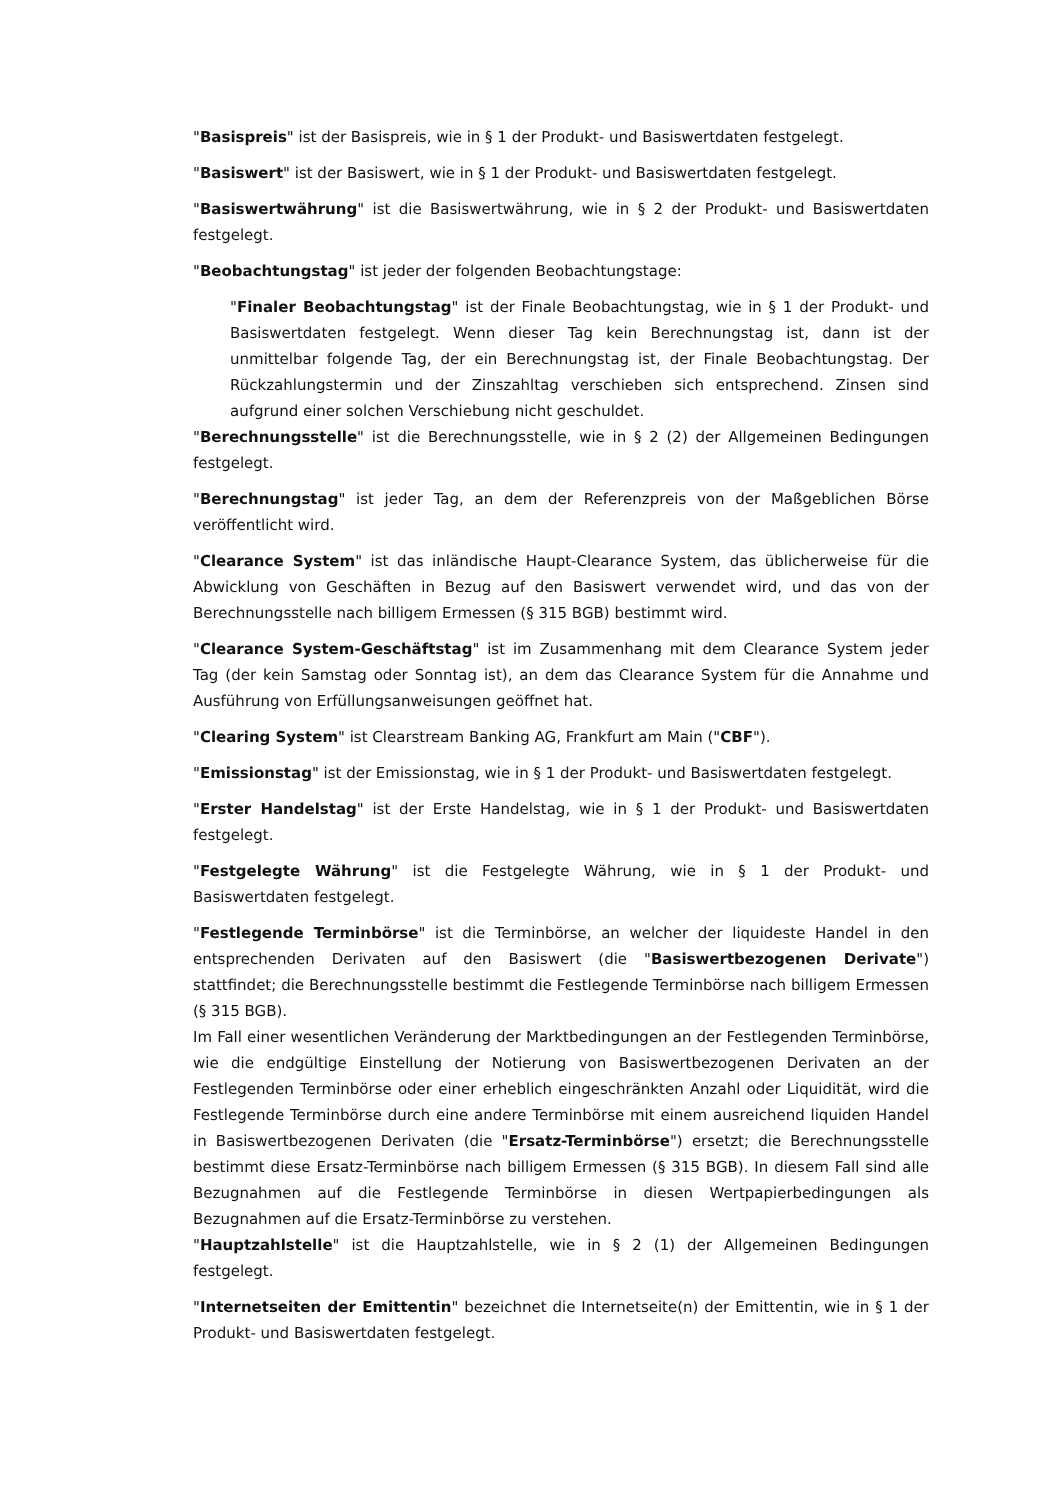"Basispreis" ist der Basispreis, wie in § 1 der Produkt- und Basiswertdaten festgelegt.
"Basiswert" ist der Basiswert, wie in § 1 der Produkt- und Basiswertdaten festgelegt.
"Basiswertwährung" ist die Basiswertwährung, wie in § 2 der Produkt- und Basiswertdaten festgelegt.
"Beobachtungstag" ist jeder der folgenden Beobachtungstage:
"Finaler Beobachtungstag" ist der Finale Beobachtungstag, wie in § 1 der Produkt- und Basiswertdaten festgelegt. Wenn dieser Tag kein Berechnungstag ist, dann ist der unmittelbar folgende Tag, der ein Berechnungstag ist, der Finale Beobachtungstag. Der Rückzahlungstermin und der Zinszahltag verschieben sich entsprechend. Zinsen sind aufgrund einer solchen Verschiebung nicht geschuldet.
"Berechnungsstelle" ist die Berechnungsstelle, wie in § 2 (2) der Allgemeinen Bedingungen festgelegt.
"Berechnungstag" ist jeder Tag, an dem der Referenzpreis von der Maßgeblichen Börse veröffentlicht wird.
"Clearance System" ist das inländische Haupt-Clearance System, das üblicherweise für die Abwicklung von Geschäften in Bezug auf den Basiswert verwendet wird, und das von der Berechnungsstelle nach billigem Ermessen (§ 315 BGB) bestimmt wird.
"Clearance System-Geschäftstag" ist im Zusammenhang mit dem Clearance System jeder Tag (der kein Samstag oder Sonntag ist), an dem das Clearance System für die Annahme und Ausführung von Erfüllungsanweisungen geöffnet hat.
"Clearing System" ist Clearstream Banking AG, Frankfurt am Main ("CBF").
"Emissionstag" ist der Emissionstag, wie in § 1 der Produkt- und Basiswertdaten festgelegt.
"Erster Handelstag" ist der Erste Handelstag, wie in § 1 der Produkt- und Basiswertdaten festgelegt.
"Festgelegte Währung" ist die Festgelegte Währung, wie in § 1 der Produkt- und Basiswertdaten festgelegt.
"Festlegende Terminbörse" ist die Terminbörse, an welcher der liquideste Handel in den entsprechenden Derivaten auf den Basiswert (die "Basiswertbezogenen Derivate") stattfindet; die Berechnungsstelle bestimmt die Festlegende Terminbörse nach billigem Ermessen (§ 315 BGB).
Im Fall einer wesentlichen Veränderung der Marktbedingungen an der Festlegenden Terminbörse, wie die endgültige Einstellung der Notierung von Basiswertbezogenen Derivaten an der Festlegenden Terminbörse oder einer erheblich eingeschränkten Anzahl oder Liquidität, wird die Festlegende Terminbörse durch eine andere Terminbörse mit einem ausreichend liquiden Handel in Basiswertbezogenen Derivaten (die "Ersatz-Terminbörse") ersetzt; die Berechnungsstelle bestimmt diese Ersatz-Terminbörse nach billigem Ermessen (§ 315 BGB). In diesem Fall sind alle Bezugnahmen auf die Festlegende Terminbörse in diesen Wertpapierbedingungen als Bezugnahmen auf die Ersatz-Terminbörse zu verstehen.
"Hauptzahlstelle" ist die Hauptzahlstelle, wie in § 2 (1) der Allgemeinen Bedingungen festgelegt.
"Internetseiten der Emittentin" bezeichnet die Internetseite(n) der Emittentin, wie in § 1 der Produkt- und Basiswertdaten festgelegt.